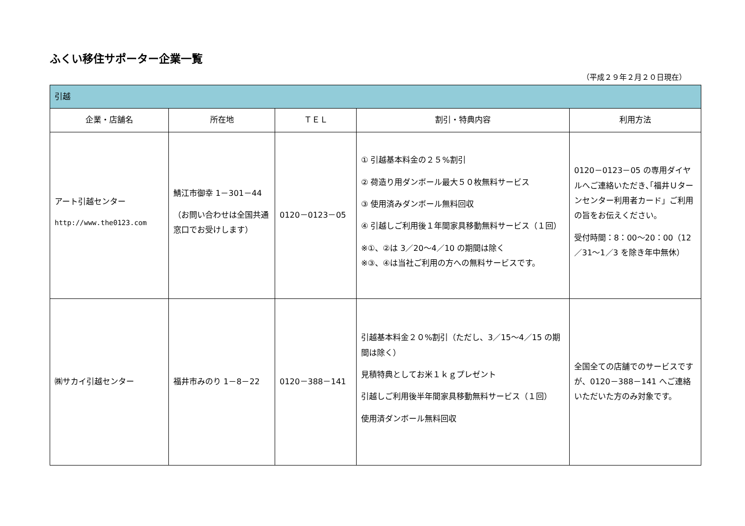ふくい移住サポーター企業一覧
（平成２９年２月２０日現在）
| 引越 | | | | |
| --- | --- | --- | --- | --- |
| 企業・店舗名 | 所在地 | ＴＥＬ | 割引・特典内容 | 利用方法 |
| アート引越センター http://www.the0123.com | 鯖江市御幸 1－301－44 （お問い合わせは全国共通窓口でお受けします） | 0120－0123－05 | ① 引越基本料金の２５%割引 ② 荷造り用ダンボール最大５０枚無料サービス ③ 使用済みダンボール無料回収 ④ 引越しご利用後１年間家具移動無料サービス（１回） ※①、②は 3／20～4／10 の期間は除く ※③、④は当社ご利用の方への無料サービスです。 | 0120－0123－05 の専用ダイヤルへご連絡いただき､｢福井Ｕターンセンター利用者カード」ご利用の旨をお伝えください。 受付時間：8：00～20：00（12／31～1／3 を除き年中無休） |
| ㈱サカイ引越センター | 福井市みのり 1－8－22 | 0120－388－141 | 引越基本料金２０%割引（ただし、3／15～4／15 の期間は除く） 見積特典としてお米１ｋｇプレゼント 引越しご利用後半年間家具移動無料サービス（１回） 使用済ダンボール無料回収 | 全国全ての店舗でのサービスですが、0120－388－141 へご連絡いただいた方のみ対象です。 |